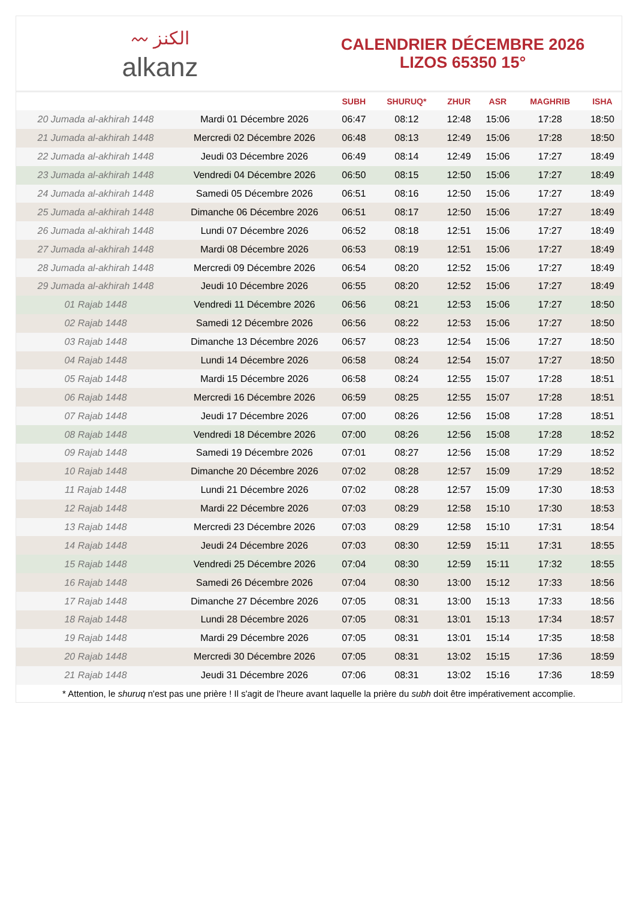〰 الكنز
alkanz
CALENDRIER DÉCEMBRE 2026
LIZOS 65350 15°
| | | SUBH | SHURUQ* | ZHUR | ASR | MAGHRIB | ISHA |
| --- | --- | --- | --- | --- | --- | --- | --- |
| 20 Jumada al-akhirah 1448 | Mardi 01 Décembre 2026 | 06:47 | 08:12 | 12:48 | 15:06 | 17:28 | 18:50 |
| 21 Jumada al-akhirah 1448 | Mercredi 02 Décembre 2026 | 06:48 | 08:13 | 12:49 | 15:06 | 17:28 | 18:50 |
| 22 Jumada al-akhirah 1448 | Jeudi 03 Décembre 2026 | 06:49 | 08:14 | 12:49 | 15:06 | 17:27 | 18:49 |
| 23 Jumada al-akhirah 1448 | Vendredi 04 Décembre 2026 | 06:50 | 08:15 | 12:50 | 15:06 | 17:27 | 18:49 |
| 24 Jumada al-akhirah 1448 | Samedi 05 Décembre 2026 | 06:51 | 08:16 | 12:50 | 15:06 | 17:27 | 18:49 |
| 25 Jumada al-akhirah 1448 | Dimanche 06 Décembre 2026 | 06:51 | 08:17 | 12:50 | 15:06 | 17:27 | 18:49 |
| 26 Jumada al-akhirah 1448 | Lundi 07 Décembre 2026 | 06:52 | 08:18 | 12:51 | 15:06 | 17:27 | 18:49 |
| 27 Jumada al-akhirah 1448 | Mardi 08 Décembre 2026 | 06:53 | 08:19 | 12:51 | 15:06 | 17:27 | 18:49 |
| 28 Jumada al-akhirah 1448 | Mercredi 09 Décembre 2026 | 06:54 | 08:20 | 12:52 | 15:06 | 17:27 | 18:49 |
| 29 Jumada al-akhirah 1448 | Jeudi 10 Décembre 2026 | 06:55 | 08:20 | 12:52 | 15:06 | 17:27 | 18:49 |
| 01 Rajab 1448 | Vendredi 11 Décembre 2026 | 06:56 | 08:21 | 12:53 | 15:06 | 17:27 | 18:50 |
| 02 Rajab 1448 | Samedi 12 Décembre 2026 | 06:56 | 08:22 | 12:53 | 15:06 | 17:27 | 18:50 |
| 03 Rajab 1448 | Dimanche 13 Décembre 2026 | 06:57 | 08:23 | 12:54 | 15:06 | 17:27 | 18:50 |
| 04 Rajab 1448 | Lundi 14 Décembre 2026 | 06:58 | 08:24 | 12:54 | 15:07 | 17:27 | 18:50 |
| 05 Rajab 1448 | Mardi 15 Décembre 2026 | 06:58 | 08:24 | 12:55 | 15:07 | 17:28 | 18:51 |
| 06 Rajab 1448 | Mercredi 16 Décembre 2026 | 06:59 | 08:25 | 12:55 | 15:07 | 17:28 | 18:51 |
| 07 Rajab 1448 | Jeudi 17 Décembre 2026 | 07:00 | 08:26 | 12:56 | 15:08 | 17:28 | 18:51 |
| 08 Rajab 1448 | Vendredi 18 Décembre 2026 | 07:00 | 08:26 | 12:56 | 15:08 | 17:28 | 18:52 |
| 09 Rajab 1448 | Samedi 19 Décembre 2026 | 07:01 | 08:27 | 12:56 | 15:08 | 17:29 | 18:52 |
| 10 Rajab 1448 | Dimanche 20 Décembre 2026 | 07:02 | 08:28 | 12:57 | 15:09 | 17:29 | 18:52 |
| 11 Rajab 1448 | Lundi 21 Décembre 2026 | 07:02 | 08:28 | 12:57 | 15:09 | 17:30 | 18:53 |
| 12 Rajab 1448 | Mardi 22 Décembre 2026 | 07:03 | 08:29 | 12:58 | 15:10 | 17:30 | 18:53 |
| 13 Rajab 1448 | Mercredi 23 Décembre 2026 | 07:03 | 08:29 | 12:58 | 15:10 | 17:31 | 18:54 |
| 14 Rajab 1448 | Jeudi 24 Décembre 2026 | 07:03 | 08:30 | 12:59 | 15:11 | 17:31 | 18:55 |
| 15 Rajab 1448 | Vendredi 25 Décembre 2026 | 07:04 | 08:30 | 12:59 | 15:11 | 17:32 | 18:55 |
| 16 Rajab 1448 | Samedi 26 Décembre 2026 | 07:04 | 08:30 | 13:00 | 15:12 | 17:33 | 18:56 |
| 17 Rajab 1448 | Dimanche 27 Décembre 2026 | 07:05 | 08:31 | 13:00 | 15:13 | 17:33 | 18:56 |
| 18 Rajab 1448 | Lundi 28 Décembre 2026 | 07:05 | 08:31 | 13:01 | 15:13 | 17:34 | 18:57 |
| 19 Rajab 1448 | Mardi 29 Décembre 2026 | 07:05 | 08:31 | 13:01 | 15:14 | 17:35 | 18:58 |
| 20 Rajab 1448 | Mercredi 30 Décembre 2026 | 07:05 | 08:31 | 13:02 | 15:15 | 17:36 | 18:59 |
| 21 Rajab 1448 | Jeudi 31 Décembre 2026 | 07:06 | 08:31 | 13:02 | 15:16 | 17:36 | 18:59 |
* Attention, le shuruq n'est pas une prière ! Il s'agit de l'heure avant laquelle la prière du subh doit être impérativement accomplie.